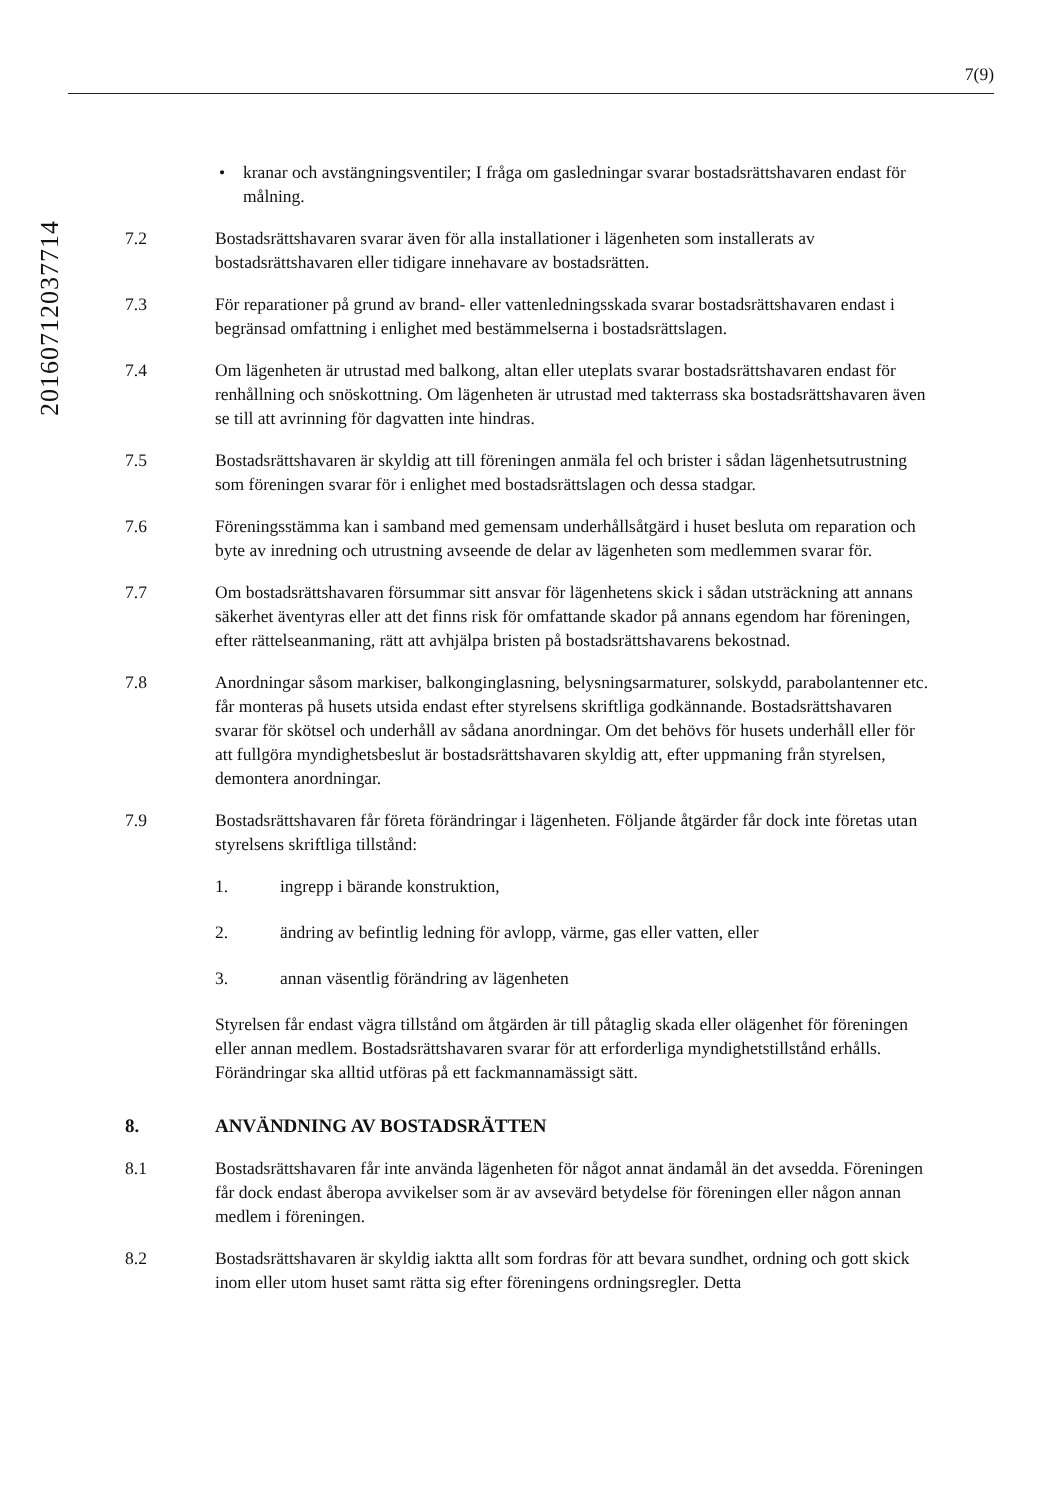7(9)
20160712037714
• kranar och avstängningsventiler; I fråga om gasledningar svarar bostadsrättshavaren endast för målning.
7.2 Bostadsrättshavaren svarar även för alla installationer i lägenheten som installerats av bostadsrättshavaren eller tidigare innehavare av bostadsrätten.
7.3 För reparationer på grund av brand- eller vattenledningsskada svarar bostadsrättshavaren endast i begränsad omfattning i enlighet med bestämmelserna i bostadsrättslagen.
7.4 Om lägenheten är utrustad med balkong, altan eller uteplats svarar bostadsrättshavaren endast för renhållning och snöskottning. Om lägenheten är utrustad med takterrass ska bostadsrättshavaren även se till att avrinning för dagvatten inte hindras.
7.5 Bostadsrättshavaren är skyldig att till föreningen anmäla fel och brister i sådan lägenhetsutrustning som föreningen svarar för i enlighet med bostadsrättslagen och dessa stadgar.
7.6 Föreningsstämma kan i samband med gemensam underhållsåtgärd i huset besluta om reparation och byte av inredning och utrustning avseende de delar av lägenheten som medlemmen svarar för.
7.7 Om bostadsrättshavaren försummar sitt ansvar för lägenhetens skick i sådan utsträckning att annans säkerhet äventyras eller att det finns risk för omfattande skador på annans egendom har föreningen, efter rättelseanmaning, rätt att avhjälpa bristen på bostadsrättshavarens bekostnad.
7.8 Anordningar såsom markiser, balkonginglasning, belysningsarmaturer, solskydd, parabolantenner etc. får monteras på husets utsida endast efter styrelsens skriftliga godkännande. Bostadsrättshavaren svarar för skötsel och underhåll av sådana anordningar. Om det behövs för husets underhåll eller för att fullgöra myndighetsbeslut är bostadsrättshavaren skyldig att, efter uppmaning från styrelsen, demontera anordningar.
7.9 Bostadsrättshavaren får företa förändringar i lägenheten. Följande åtgärder får dock inte företas utan styrelsens skriftliga tillstånd:
1. ingrepp i bärande konstruktion,
2. ändring av befintlig ledning för avlopp, värme, gas eller vatten, eller
3. annan väsentlig förändring av lägenheten
Styrelsen får endast vägra tillstånd om åtgärden är till påtaglig skada eller olägenhet för föreningen eller annan medlem. Bostadsrättshavaren svarar för att erforderliga myndighetstillstånd erhålls. Förändringar ska alltid utföras på ett fackmannamässigt sätt.
8. ANVÄNDNING AV BOSTADSRÄTTEN
8.1 Bostadsrättshavaren får inte använda lägenheten för något annat ändamål än det avsedda. Föreningen får dock endast åberopa avvikelser som är av avsevärd betydelse för föreningen eller någon annan medlem i föreningen.
8.2 Bostadsrättshavaren är skyldig iaktta allt som fordras för att bevara sundhet, ordning och gott skick inom eller utom huset samt rätta sig efter föreningens ordningsregler. Detta